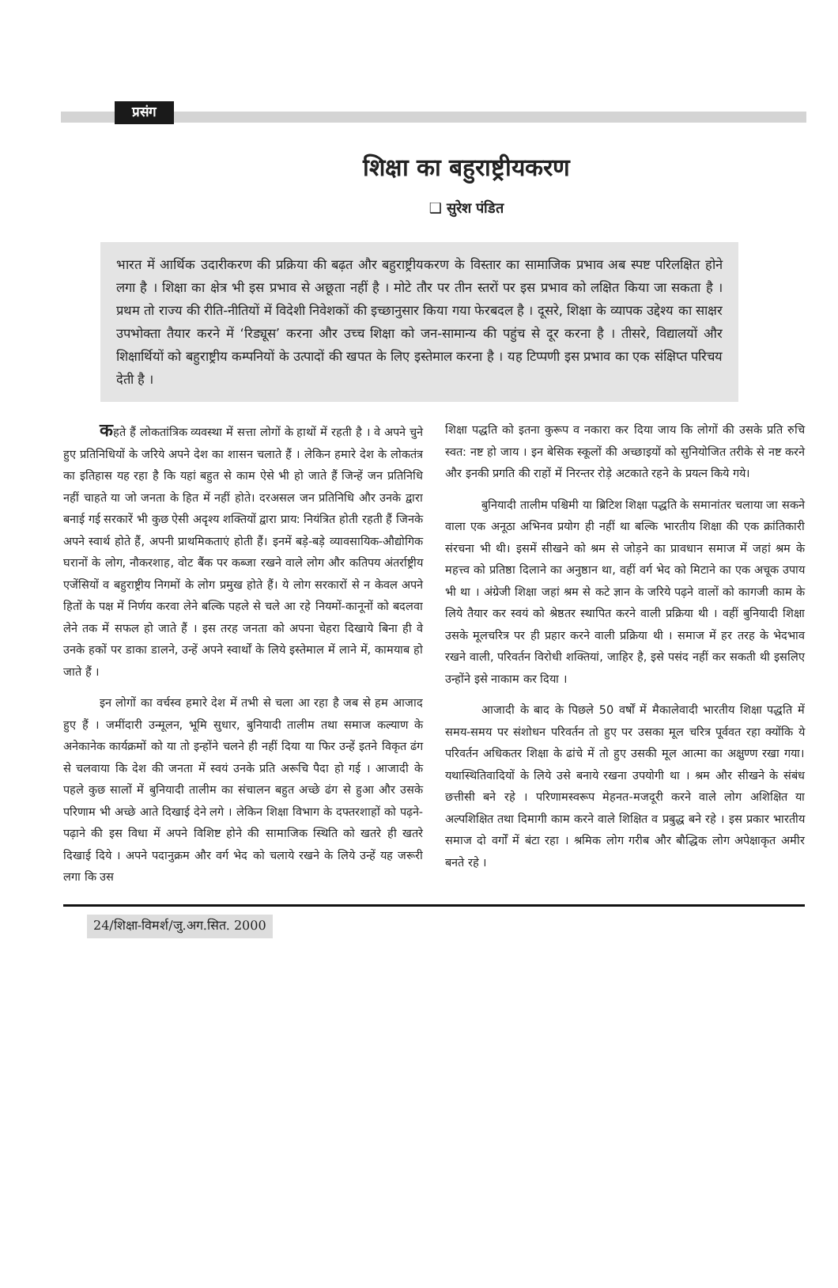प्रसंग
शिक्षा का बहुराष्ट्रीयकरण
❑ सुरेश पंडित
भारत में आर्थिक उदारीकरण की प्रक्रिया की बढ़त और बहुराष्ट्रीयकरण के विस्तार का सामाजिक प्रभाव अब स्पष्ट परिलक्षित होने लगा है । शिक्षा का क्षेत्र भी इस प्रभाव से अछूता नहीं है । मोटे तौर पर तीन स्तरों पर इस प्रभाव को लक्षित किया जा सकता है । प्रथम तो राज्य की रीति-नीतियों में विदेशी निवेशकों की इच्छानुसार किया गया फेरबदल है । दूसरे, शिक्षा के व्यापक उद्देश्य का साक्षर उपभोक्ता तैयार करने में ‘रिड्यूस’ करना और उच्च शिक्षा को जन-सामान्य की पहुंच से दूर करना है । तीसरे, विद्यालयों और शिक्षार्थियों को बहुराष्ट्रीय कम्पनियों के उत्पादों की खपत के लिए इस्तेमाल करना है । यह टिप्पणी इस प्रभाव का एक संक्षिप्त परिचय देती है ।
कहते हैं लोकतांत्रिक व्यवस्था में सत्ता लोगों के हाथों में रहती है । वे अपने चुने हुए प्रतिनिधियों के जरिये अपने देश का शासन चलाते हैं । लेकिन हमारे देश के लोकतंत्र का इतिहास यह रहा है कि यहां बहुत से काम ऐसे भी हो जाते हैं जिन्हें जन प्रतिनिधि नहीं चाहते या जो जनता के हित में नहीं होते। दरअसल जन प्रतिनिधि और उनके द्वारा बनाई गई सरकारें भी कुछ ऐसी अदृश्य शक्तियों द्वारा प्राय: नियंत्रित होती रहती हैं जिनके अपने स्वार्थ होते हैं, अपनी प्राथमिकताएं होती हैं। इनमें बड़े-बड़े व्यावसायिक-औद्योगिक घरानों के लोग, नौकरशाह, वोट बैंक पर कब्जा रखने वाले लोग और कतिपय अंतर्राष्ट्रीय एजेंसियों व बहुराष्ट्रीय निगमों के लोग प्रमुख होते हैं। ये लोग सरकारों से न केवल अपने हितों के पक्ष में निर्णय करवा लेने बल्कि पहले से चले आ रहे नियमों-कानूनों को बदलवा लेने तक में सफल हो जाते हैं । इस तरह जनता को अपना चेहरा दिखाये बिना ही वे उनके हकों पर डाका डालने, उन्हें अपने स्वार्थों के लिये इस्तेमाल में लाने में, कामयाब हो जाते हैं ।
इन लोगों का वर्चस्व हमारे देश में तभी से चला आ रहा है जब से हम आजाद हुए हैं । जमींदारी उन्मूलन, भूमि सुधार, बुनियादी तालीम तथा समाज कल्याण के अनेकानेक कार्यक्रमों को या तो इन्होंने चलने ही नहीं दिया या फिर उन्हें इतने विकृत ढंग से चलवाया कि देश की जनता में स्वयं उनके प्रति अरूचि पैदा हो गई । आजादी के पहले कुछ सालों में बुनियादी तालीम का संचालन बहुत अच्छे ढंग से हुआ और उसके परिणाम भी अच्छे आते दिखाई देने लगे । लेकिन शिक्षा विभाग के दफ्तरशाहों को पढ़ने-पढ़ाने की इस विधा में अपने विशिष्ट होने की सामाजिक स्थिति को खतरे ही खतरे दिखाई दिये । अपने पदानुक्रम और वर्ग भेद को चलाये रखने के लिये उन्हें यह जरूरी लगा कि उस
शिक्षा पद्धति को इतना कुरूप व नकारा कर दिया जाय कि लोगों की उसके प्रति रुचि स्वत: नष्ट हो जाय । इन बेसिक स्कूलों की अच्छाइयों को सुनियोजित तरीके से नष्ट करने और इनकी प्रगति की राहों में निरन्तर रोड़े अटकाते रहने के प्रयत्न किये गये।
बुनियादी तालीम पश्चिमी या ब्रिटिश शिक्षा पद्धति के समानांतर चलाया जा सकने वाला एक अनूठा अभिनव प्रयोग ही नहीं था बल्कि भारतीय शिक्षा की एक क्रांतिकारी संरचना भी थी। इसमें सीखने को श्रम से जोड़ने का प्रावधान समाज में जहां श्रम के महत्त्व को प्रतिष्ठा दिलाने का अनुष्ठान था, वहीं वर्ग भेद को मिटाने का एक अचूक उपाय भी था । अंग्रेजी शिक्षा जहां श्रम से कटे ज्ञान के जरिये पढ़ने वालों को कागजी काम के लिये तैयार कर स्वयं को श्रेष्ठतर स्थापित करने वाली प्रक्रिया थी । वहीं बुनियादी शिक्षा उसके मूलचरित्र पर ही प्रहार करने वाली प्रक्रिया थी । समाज में हर तरह के भेदभाव रखने वाली, परिवर्तन विरोधी शक्तियां, जाहिर है, इसे पसंद नहीं कर सकती थी इसलिए उन्होंने इसे नाकाम कर दिया ।
आजादी के बाद के पिछले 50 वर्षों में मैकालेवादी भारतीय शिक्षा पद्धति में समय-समय पर संशोधन परिवर्तन तो हुए पर उसका मूल चरित्र पूर्ववत रहा क्योंकि ये परिवर्तन अधिकतर शिक्षा के ढांचे में तो हुए उसकी मूल आत्मा का अक्षुण्ण रखा गया। यथास्थितिवादियों के लिये उसे बनाये रखना उपयोगी था । श्रम और सीखने के संबंध छत्तीसी बने रहे । परिणामस्वरूप मेहनत-मजदूरी करने वाले लोग अशिक्षित या अल्पशिक्षित तथा दिमागी काम करने वाले शिक्षित व प्रबुद्ध बने रहे । इस प्रकार भारतीय समाज दो वर्गों में बंटा रहा । श्रमिक लोग गरीब और बौद्धिक लोग अपेक्षाकृत अमीर बनते रहे ।
24/शिक्षा-विमर्श/जु.अग.सित. 2000